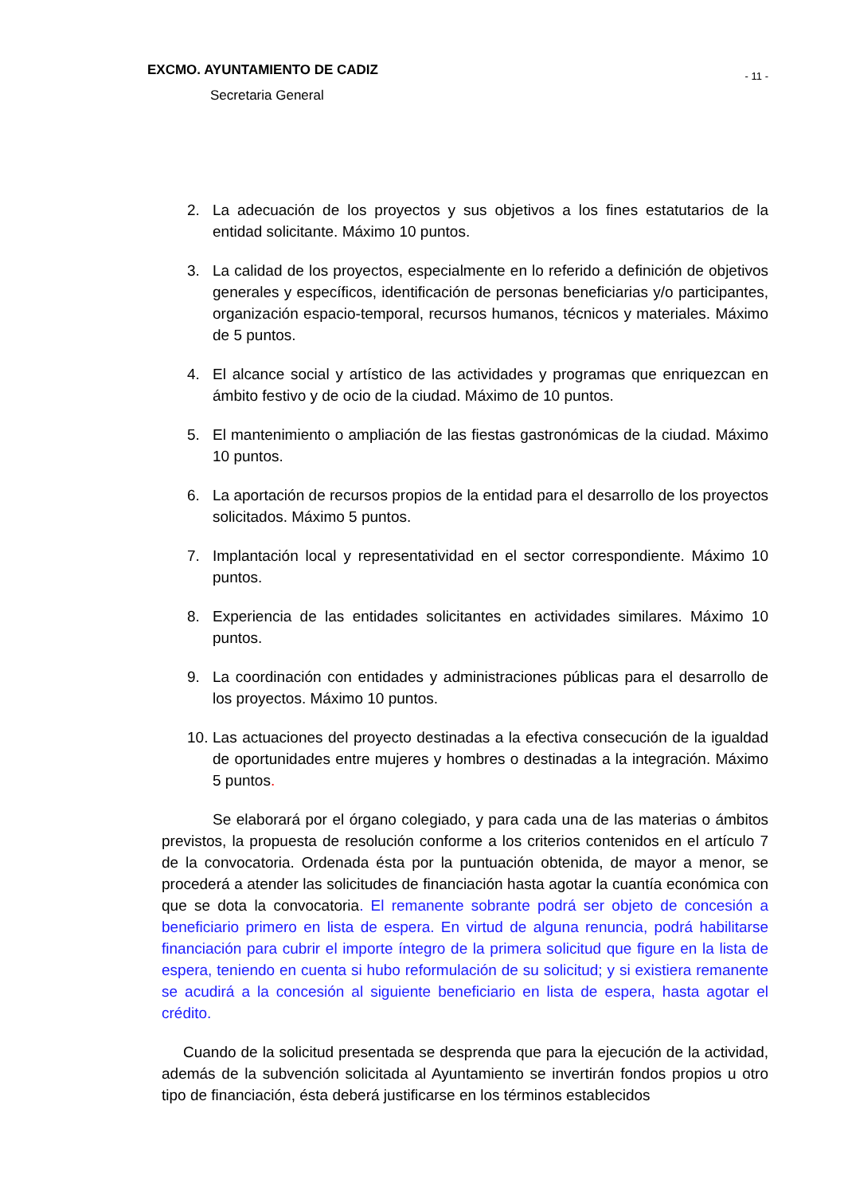EXCMO. AYUNTAMIENTO DE CADIZ
Secretaria General
- 11 -
2. La adecuación de los proyectos y sus objetivos a los fines estatutarios de la entidad solicitante. Máximo 10 puntos.
3. La calidad de los proyectos, especialmente en lo referido a definición de objetivos generales y específicos, identificación de personas beneficiarias y/o participantes, organización espacio-temporal, recursos humanos, técnicos y materiales. Máximo de 5 puntos.
4. El alcance social y artístico de las actividades y programas que enriquezcan en ámbito festivo y de ocio de la ciudad. Máximo de 10 puntos.
5. El mantenimiento o ampliación de las fiestas gastronómicas de la ciudad. Máximo 10 puntos.
6. La aportación de recursos propios de la entidad para el desarrollo de los proyectos solicitados. Máximo 5 puntos.
7. Implantación local y representatividad en el sector correspondiente. Máximo 10 puntos.
8. Experiencia de las entidades solicitantes en actividades similares. Máximo 10 puntos.
9. La coordinación con entidades y administraciones públicas para el desarrollo de los proyectos. Máximo 10 puntos.
10. Las actuaciones del proyecto destinadas a la efectiva consecución de la igualdad de oportunidades entre mujeres y hombres o destinadas a la integración. Máximo 5 puntos.
Se elaborará por el órgano colegiado, y para cada una de las materias o ámbitos previstos, la propuesta de resolución conforme a los criterios contenidos en el artículo 7 de la convocatoria. Ordenada ésta por la puntuación obtenida, de mayor a menor, se procederá a atender las solicitudes de financiación hasta agotar la cuantía económica con que se dota la convocatoria. El remanente sobrante podrá ser objeto de concesión a beneficiario primero en lista de espera. En virtud de alguna renuncia, podrá habilitarse financiación para cubrir el importe íntegro de la primera solicitud que figure en la lista de espera, teniendo en cuenta si hubo reformulación de su solicitud; y si existiera remanente se acudirá a la concesión al siguiente beneficiario en lista de espera, hasta agotar el crédito.
Cuando de la solicitud presentada se desprenda que para la ejecución de la actividad, además de la subvención solicitada al Ayuntamiento se invertirán fondos propios u otro tipo de financiación, ésta deberá justificarse en los términos establecidos